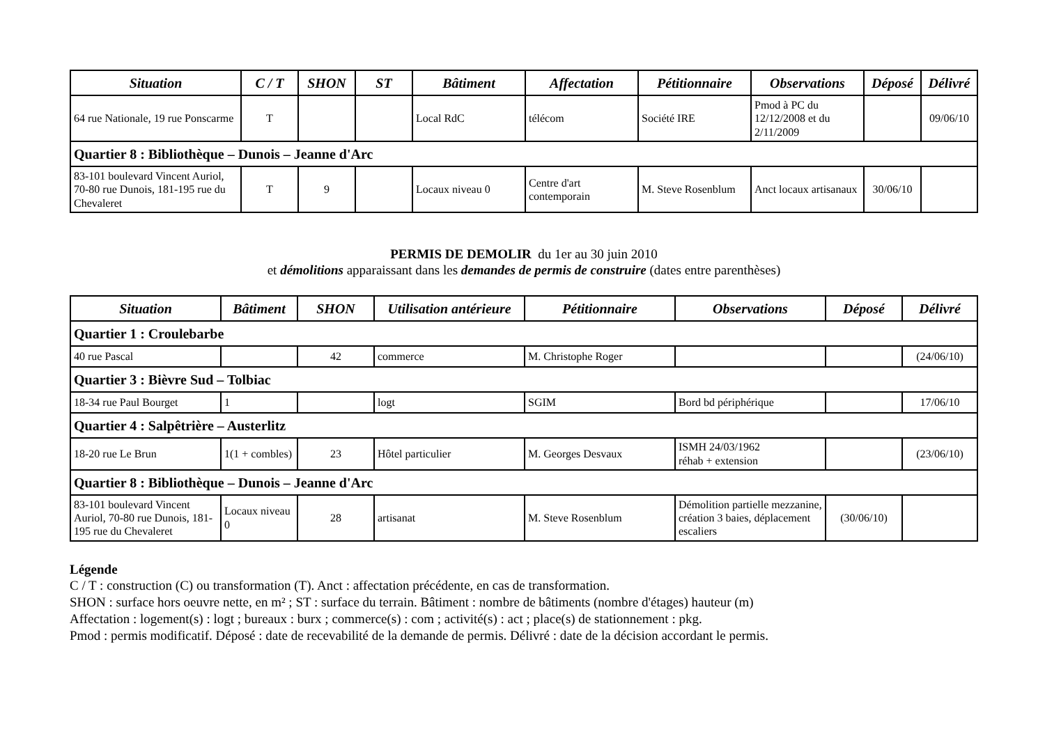| Situation | C / T | SHON | ST | Bâtiment | Affectation | Pétitionnaire | Observations | Déposé | Délivré |
| --- | --- | --- | --- | --- | --- | --- | --- | --- | --- |
| 64 rue Nationale, 19 rue Ponscarme | T | | | Local RdC | télécom | Société IRE | Pmod à PC du 12/12/2008 et du 2/11/2009 | | 09/06/10 |
| Quartier 8 : Bibliothèque – Dunois – Jeanne d'Arc | | | | | | | | | |
| 83-101 boulevard Vincent Auriol, 70-80 rue Dunois, 181-195 rue du Chevaleret | T | 9 | | Locaux niveau 0 | Centre d'art contemporain | M. Steve Rosenblum | Anct locaux artisanaux | 30/06/10 | |
PERMIS DE DEMOLIR du 1er au 30 juin 2010
et démolitions apparaissant dans les demandes de permis de construire (dates entre parenthèses)
| Situation | Bâtiment | SHON | Utilisation antérieure | Pétitionnaire | Observations | Déposé | Délivré |
| --- | --- | --- | --- | --- | --- | --- | --- |
| Quartier 1 : Croulebarbe | | | | | | | |
| 40 rue Pascal | | 42 | commerce | M. Christophe Roger | | | (24/06/10) |
| Quartier 3 : Bièvre Sud – Tolbiac | | | | | | | |
| 18-34 rue Paul Bourget | 1 | | logt | SGIM | Bord bd périphérique | | 17/06/10 |
| Quartier 4 : Salpêtrière – Austerlitz | | | | | | | |
| 18-20 rue Le Brun | 1(1 + combles) | 23 | Hôtel particulier | M. Georges Desvaux | ISMH 24/03/1962 réhab + extension | | (23/06/10) |
| Quartier 8 : Bibliothèque – Dunois – Jeanne d'Arc | | | | | | | |
| 83-101 boulevard Vincent Auriol, 70-80 rue Dunois, 181-195 rue du Chevaleret | Locaux niveau 0 | 28 | artisanat | M. Steve Rosenblum | Démolition partielle mezzanine, création 3 baies, déplacement escaliers | (30/06/10) | |
Légende
C / T : construction (C) ou transformation (T). Anct : affectation précédente, en cas de transformation.
SHON : surface hors oeuvre nette, en m² ; ST : surface du terrain. Bâtiment : nombre de bâtiments (nombre d'étages) hauteur (m)
Affectation : logement(s) : logt ; bureaux : burx ; commerce(s) : com ; activité(s) : act ; place(s) de stationnement : pkg.
Pmod : permis modificatif. Déposé : date de recevabilité de la demande de permis. Délivré : date de la décision accordant le permis.